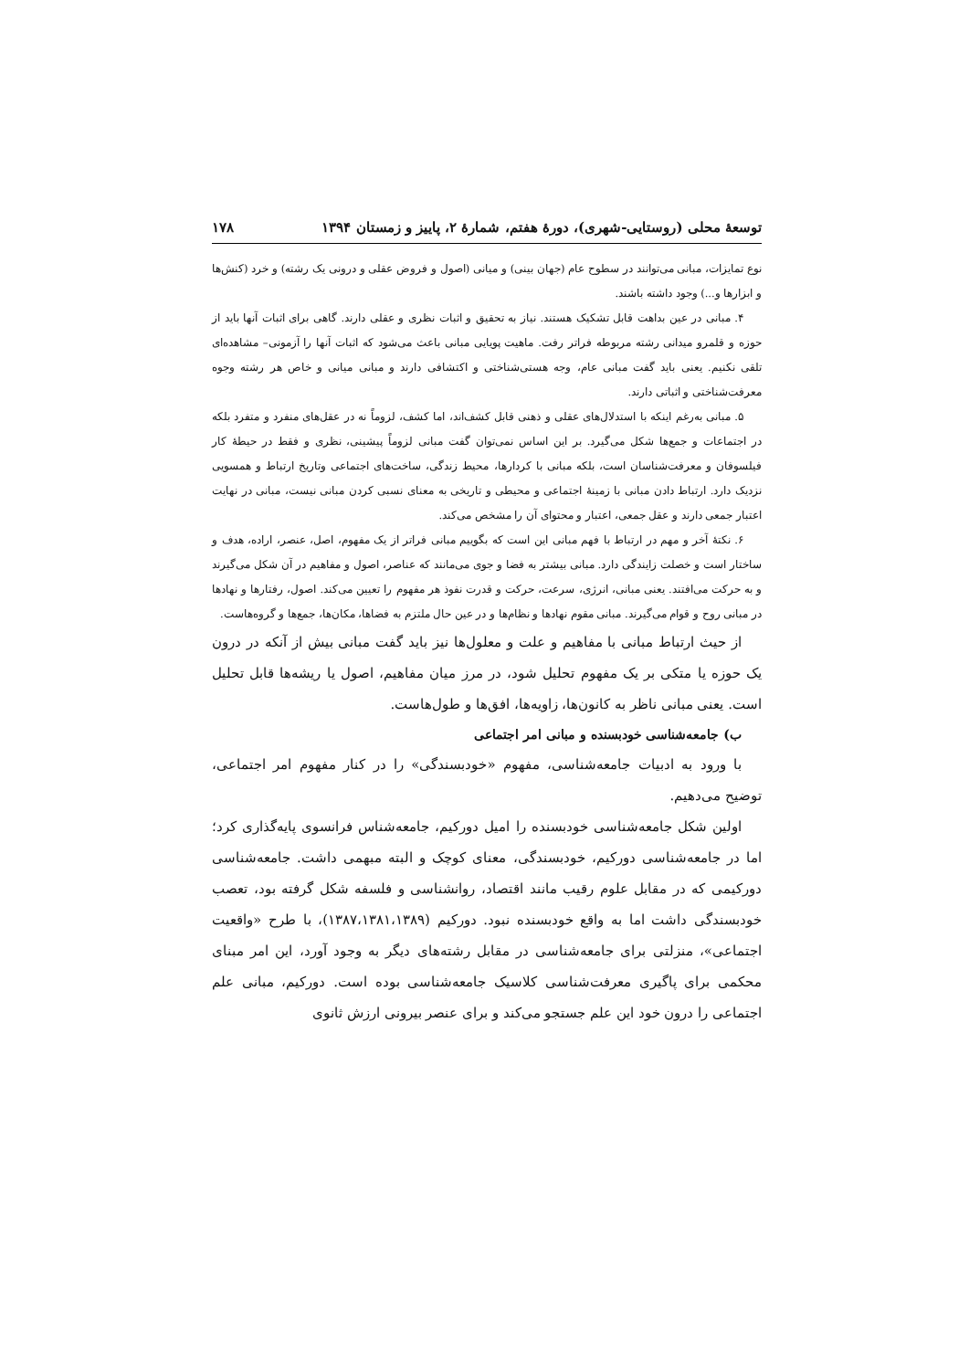توسعهٔ محلی (روستایی-شهری)، دورهٔ هفتم، شمارهٔ ۲، پاییز و زمستان ۱۳۹۴ ۱۷۸
نوع تمایزات، مبانی می‌توانند در سطوح عام (جهان بینی) و میانی (اصول و فروض عقلی و درونی یک رشته) و خرد (کنش‌ها و ابزارها و...) وجود داشته باشند.
۴. مبانی در عین بداهت قابل تشکیک هستند. نیاز به تحقیق و اثبات نظری و عقلی دارند. گاهی برای اثبات آنها باید از حوزه و قلمرو میدانی رشته مربوطه فراتر رفت. ماهیت پویایی مبانی باعث می‌شود که اثبات آنها را آزمونی– مشاهده‌ای تلقی نکنیم. یعنی باید گفت مبانی عام، وجه هستی‌شناختی و اکتشافی دارند و مبانی میانی و خاص هر رشته وجوه معرفت‌شناختی و اثباتی دارند.
۵. مبانی به‌رغم اینکه با استدلال‌های عقلی و ذهنی قابل کشف‌اند، اما کشف، لزوماً نه در عقل‌های منفرد و متفرد بلکه در اجتماعات و جمع‌ها شکل می‌گیرد. بر این اساس نمی‌توان گفت مبانی لزوماً پیشینی، نظری و فقط در حیطهٔ کار فیلسوفان و معرفت‌شناسان است، بلکه مبانی با کردارها، محیط زندگی، ساخت‌های اجتماعی وتاریخ ارتباط و همسویی نزدیک دارد. ارتباط دادن مبانی با زمینهٔ اجتماعی و محیطی و تاریخی به معنای نسبی کردن مبانی نیست، مبانی در نهایت اعتبار جمعی دارند و عقل جمعی، اعتبار و محتوای آن را مشخص می‌کند.
۶. نکتهٔ آخر و مهم در ارتباط با فهم مبانی این است که بگوییم مبانی فراتر از یک مفهوم، اصل، عنصر، اراده، هدف و ساختار است و خصلت زایندگی دارد. مبانی بیشتر به فضا و جوی می‌مانند که عناصر، اصول و مفاهیم در آن شکل می‌گیرند و به حرکت می‌افتند. یعنی مبانی، انرژی، سرعت، حرکت و قدرت نفوذ هر مفهوم را تعیین می‌کند. اصول، رفتارها و نهادها در مبانی روح و قوام می‌گیرند. مبانی مقوم نهادها و نظام‌ها و در عین حال ملتزم به فضاها، مکان‌ها، جمع‌ها و گروه‌هاست.
از حیث ارتباط مبانی با مفاهیم و علت و معلول‌ها نیز باید گفت مبانی بیش از آنکه در درون یک حوزه یا متکی بر یک مفهوم تحلیل شود، در مرز میان مفاهیم، اصول یا ریشه‌ها قابل تحلیل است. یعنی مبانی ناظر به کانون‌ها، زاویه‌ها، افق‌ها و طول‌هاست.
ب) جامعه‌شناسی خودبسنده و مبانی امر اجتماعی
با ورود به ادبیات جامعه‌شناسی، مفهوم «خودبسندگی» را در کنار مفهوم امر اجتماعی، توضیح می‌دهیم.
اولین شکل جامعه‌شناسی خودبسنده را امیل دورکیم، جامعه‌شناس فرانسوی پایه‌گذاری کرد؛ اما در جامعه‌شناسی دورکیم، خودبسندگی، معنای کوچک و البته مبهمی داشت. جامعه‌شناسی دورکیمی که در مقابل علوم رقیب مانند اقتصاد، روانشناسی و فلسفه شکل گرفته بود، تعصب خودبسندگی داشت اما به واقع خودبسنده نبود. دورکیم (۱۳۸۷،۱۳۸۱،۱۳۸۹)، با طرح «واقعیت اجتماعی»، منزلتی برای جامعه‌شناسی در مقابل رشته‌های دیگر به وجود آورد، این امر مبنای محکمی برای پاگیری معرفت‌شناسی کلاسیک جامعه‌شناسی بوده است. دورکیم، مبانی علم اجتماعی را درون خود این علم جستجو می‌کند و برای عنصر بیرونی ارزش ثانوی